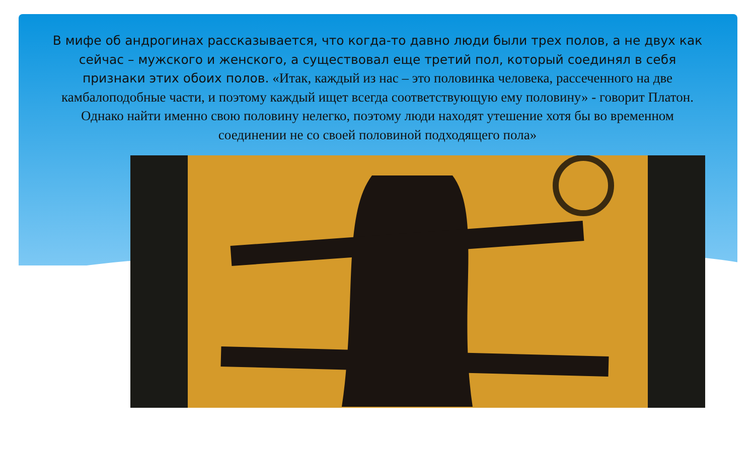В мифе об андрогинах рассказывается, что когда-то давно люди были трех полов, а не двух как сейчас – мужского и женского, а существовал еще третий пол, который соединял в себя признаки этих обоих полов. «Итак, каждый из нас – это половинка человека, рассеченного на две камбалоподобные части, и поэтому каждый ищет всегда соответствующую ему половину» - говорит Платон. Однако найти именно свою половину нелегко, поэтому люди находят утешение хотя бы во временном соединении не со своей половиной подходящего пола»